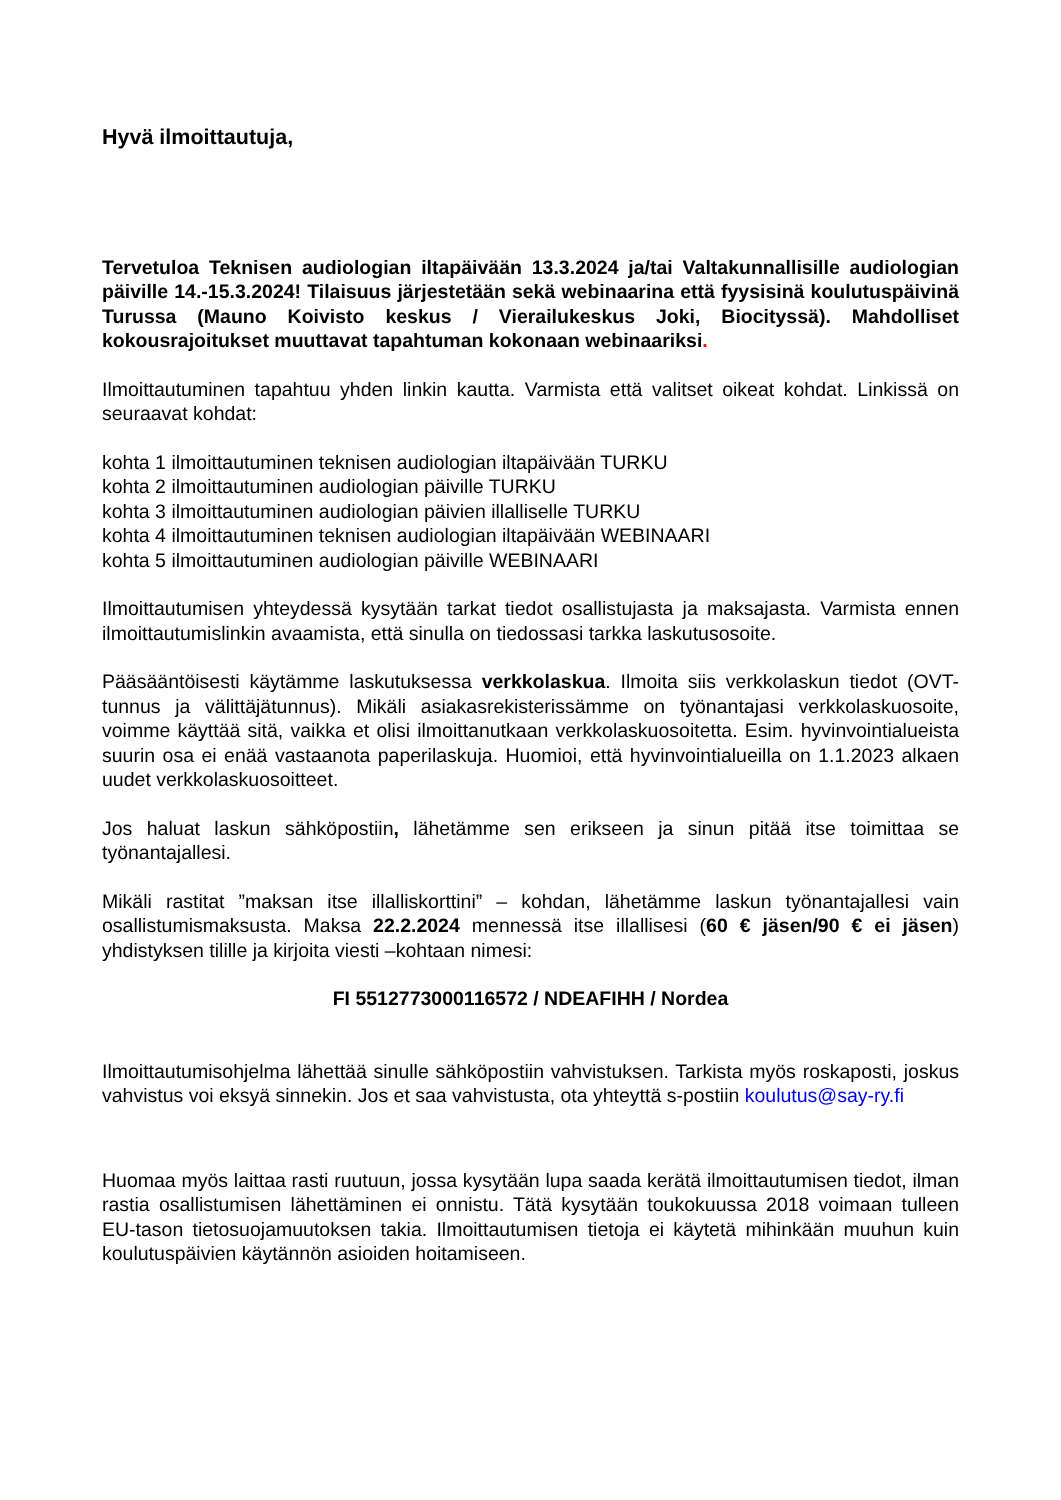Hyvä ilmoittautuja,
Tervetuloa Teknisen audiologian iltapäivään 13.3.2024 ja/tai Valtakunnallisille audiologian päiville 14.-15.3.2024! Tilaisuus järjestetään sekä webinaarina että fyysisinä koulutuspäivinä Turussa (Mauno Koivisto keskus / Vierailukeskus Joki, Biocityssä). Mahdolliset kokousrajoitukset muuttavat tapahtuman kokonaan webinaariksi.
Ilmoittautuminen tapahtuu yhden linkin kautta. Varmista että valitset oikeat kohdat. Linkissä on seuraavat kohdat:
kohta 1 ilmoittautuminen teknisen audiologian iltapäivään TURKU
kohta 2 ilmoittautuminen audiologian päiville TURKU
kohta 3 ilmoittautuminen audiologian päivien illalliselle TURKU
kohta 4 ilmoittautuminen teknisen audiologian iltapäivään WEBINAARI
kohta 5 ilmoittautuminen audiologian päiville WEBINAARI
Ilmoittautumisen yhteydessä kysytään tarkat tiedot osallistujasta ja maksajasta. Varmista ennen ilmoittautumislinkin avaamista, että sinulla on tiedossasi tarkka laskutusosoite.
Pääsääntöisesti käytämme laskutuksessa verkkolaskua. Ilmoita siis verkkolaskun tiedot (OVT-tunnus ja välittäjätunnus). Mikäli asiakasrekisterissämme on työnantajasi verkkolaskuosoite, voimme käyttää sitä, vaikka et olisi ilmoittanutkaan verkkolaskuosoitetta. Esim. hyvinvointialueista suurin osa ei enää vastaanota paperilaskuja. Huomioi, että hyvinvointialueilla on 1.1.2023 alkaen uudet verkkolaskuosoitteet.
Jos haluat laskun sähköpostiin, lähetämme sen erikseen ja sinun pitää itse toimittaa se työnantajallesi.
Mikäli rastitat ”maksan itse illalliskorttini” – kohdan, lähetämme laskun työnantajallesi vain osallistumismaksusta. Maksa 22.2.2024 mennessä itse illallisesi (60 € jäsen/90 € ei jäsen) yhdistyksen tilille ja kirjoita viesti –kohtaan nimesi:
FI 5512773000116572 / NDEAFIHH / Nordea
Ilmoittautumisohjelma lähettää sinulle sähköpostiin vahvistuksen. Tarkista myös roskaposti, joskus vahvistus voi eksyä sinnekin. Jos et saa vahvistusta, ota yhteyttä s-postiin koulutus@say-ry.fi
Huomaa myös laittaa rasti ruutuun, jossa kysytään lupa saada kerätä ilmoittautumisen tiedot, ilman rastia osallistumisen lähettäminen ei onnistu. Tätä kysytään toukokuussa 2018 voimaan tulleen EU-tason tietosuojamuutoksen takia. Ilmoittautumisen tietoja ei käytetä mihinkään muuhun kuin koulutuspäivien käytännön asioiden hoitamiseen.